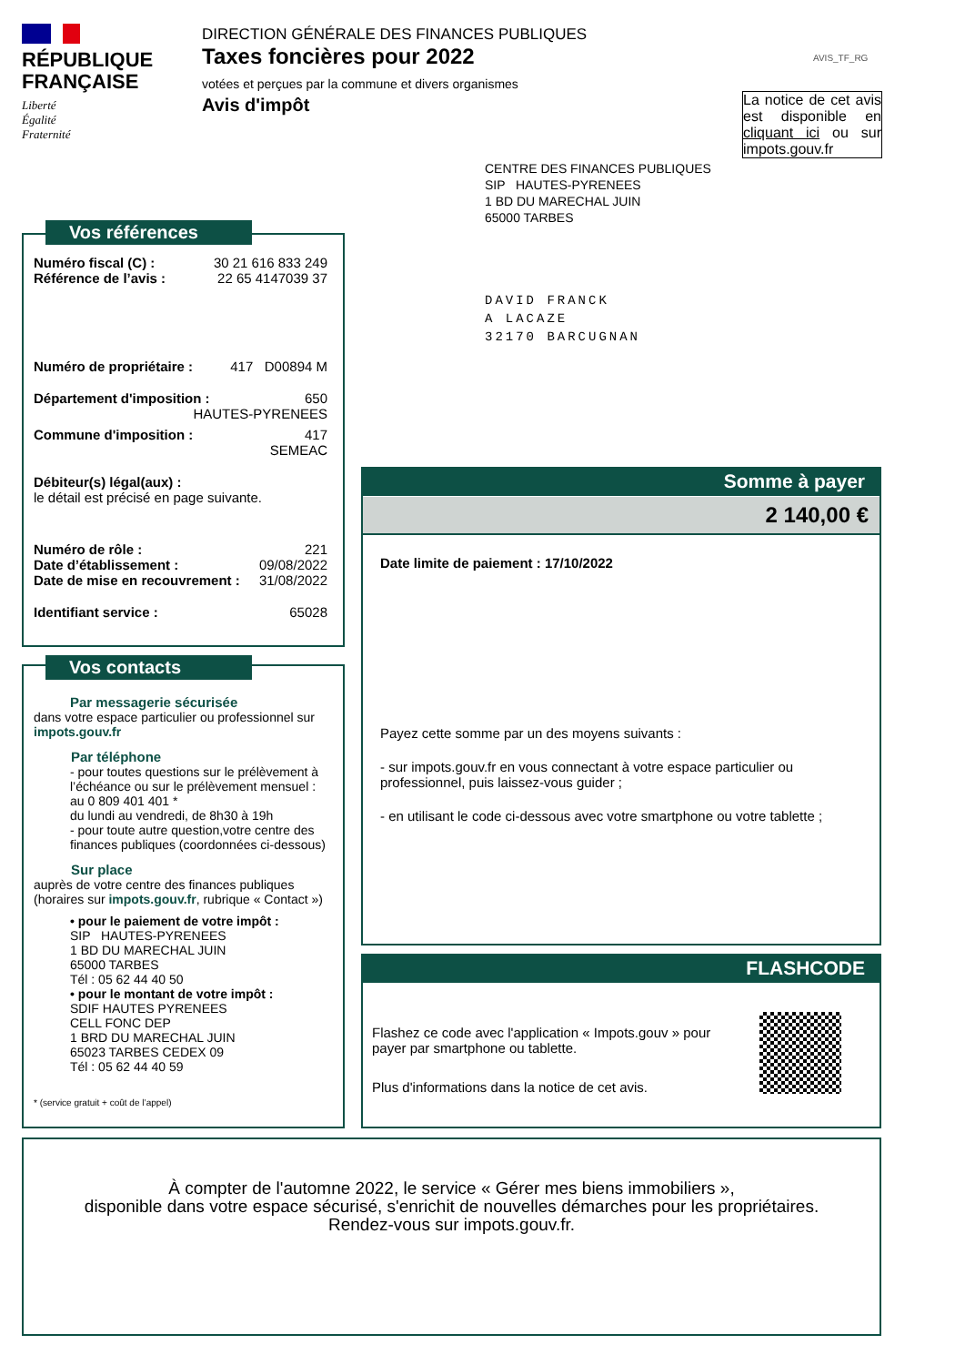RÉPUBLIQUE
FRANÇAISE
Liberté
Égalité
Fraternité
DIRECTION GÉNÉRALE DES FINANCES PUBLIQUES
Taxes foncières pour 2022
votées et perçues par la commune et divers organismes
Avis d'impôt
AVIS_TF_RG
La notice de cet avis est disponible en cliquant ici ou sur impots.gouv.fr
CENTRE DES FINANCES PUBLIQUES
SIP HAUTES-PYRENEES
1 BD DU MARECHAL JUIN
65000 TARBES
DAVID FRANCK
A LACAZE
32170 BARCUGNAN
Vos références
Numéro fiscal (C) : 30 21 616 833 249
Référence de l’avis : 22 65 4147039 37
Numéro de propriétaire : 417 D00894 M
Département d'imposition : 650
HAUTES-PYRENEES
Commune d'imposition : 417
SEMEAC
Débiteur(s) légal(aux) :
le détail est précisé en page suivante.
Numéro de rôle : 221
Date d’établissement : 09/08/2022
Date de mise en recouvrement : 31/08/2022
Identifiant service : 65028
Vos contacts
Par messagerie sécurisée
dans votre espace particulier ou professionnel sur impots.gouv.fr
Par téléphone
- pour toutes questions sur le prélèvement à l’échéance ou sur le prélèvement mensuel :
au 0 809 401 401 *
du lundi au vendredi, de 8h30 à 19h
- pour toute autre question,votre centre des finances publiques (coordonnées ci-dessous)
Sur place
auprès de votre centre des finances publiques (horaires sur impots.gouv.fr, rubrique « Contact »)
• pour le paiement de votre impôt :
SIP HAUTES-PYRENEES
1 BD DU MARECHAL JUIN
65000 TARBES
Tél : 05 62 44 40 50
• pour le montant de votre impôt :
SDIF HAUTES PYRENEES
CELL FONC DEP
1 BRD DU MARECHAL JUIN
65023 TARBES CEDEX 09
Tél : 05 62 44 40 59
* (service gratuit + coût de l’appel)
Somme à payer
2 140,00 €
Date limite de paiement : 17/10/2022
Payez cette somme par un des moyens suivants :
- sur impots.gouv.fr en vous connectant à votre espace particulier ou professionnel, puis laissez-vous guider ;
- en utilisant le code ci-dessous avec votre smartphone ou votre tablette ;
FLASHCODE
Flashez ce code avec l'application « Impots.gouv » pour payer par smartphone ou tablette.
Plus d'informations dans la notice de cet avis.
À compter de l'automne 2022, le service « Gérer mes biens immobiliers »,
disponible dans votre espace sécurisé, s'enrichit de nouvelles démarches pour les propriétaires.
Rendez-vous sur impots.gouv.fr.